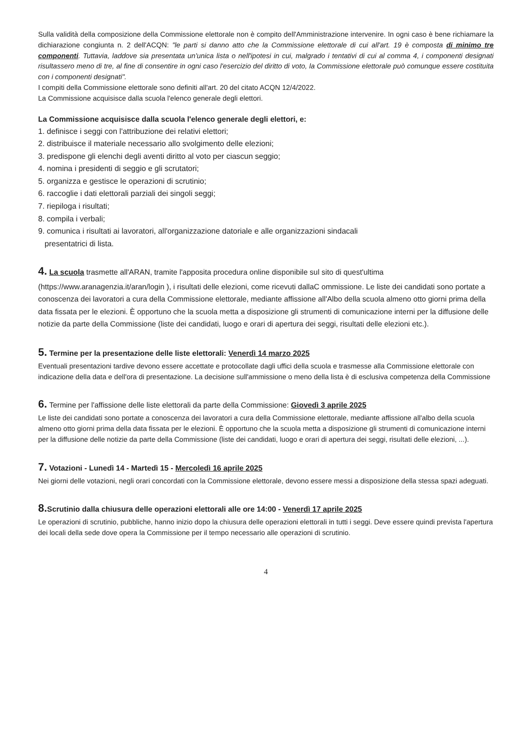Sulla validità della composizione della Commissione elettorale non è compito dell'Amministrazione intervenire. In ogni caso è bene richiamare la dichiarazione congiunta n. 2 dell'ACQN: "le parti si danno atto che la Commissione elettorale di cui all'art. 19 è composta di minimo tre componenti. Tuttavia, laddove sia presentata un'unica lista o nell'ipotesi in cui, malgrado i tentativi di cui al comma 4, i componenti designati risultassero meno di tre, al fine di consentire in ogni caso l'esercizio del diritto di voto, la Commissione elettorale può comunque essere costituita con i componenti designati".
I compiti della Commissione elettorale sono definiti all'art. 20 del citato ACQN 12/4/2022.
La Commissione acquisisce dalla scuola l'elenco generale degli elettori.
La Commissione acquisisce dalla scuola l'elenco generale degli elettori, e:
1. definisce i seggi con l'attribuzione dei relativi elettori;
2. distribuisce il materiale necessario allo svolgimento delle elezioni;
3. predispone gli elenchi degli aventi diritto al voto per ciascun seggio;
4. nomina i presidenti di seggio e gli scrutatori;
5. organizza e gestisce le operazioni di scrutinio;
6. raccoglie i dati elettorali parziali dei singoli seggi;
7. riepiloga i risultati;
8. compila i verbali;
9. comunica i risultati ai lavoratori, all'organizzazione datoriale e alle organizzazioni sindacali
presentatrici di lista.
4. La scuola trasmette all'ARAN, tramite l'apposita procedura online disponibile sul sito di quest'ultima (https://www.aranagenzia.it/aran/login ), i risultati delle elezioni, come ricevuti dallaC ommissione. Le liste dei candidati sono portate a conoscenza dei lavoratori a cura della Commissione elettorale, mediante affissione all'Albo della scuola almeno otto giorni prima della data fissata per le elezioni. È opportuno che la scuola metta a disposizione gli strumenti di comunicazione interni per la diffusione delle notizie da parte della Commissione (liste dei candidati, luogo e orari di apertura dei seggi, risultati delle elezioni etc.).
5. Termine per la presentazione delle liste elettorali: Venerdì 14 marzo 2025
Eventuali presentazioni tardive devono essere accettate e protocollate dagli uffici della scuola e trasmesse alla Commissione elettorale con indicazione della data e dell'ora di presentazione. La decisione sull'ammissione o meno della lista è di esclusiva competenza della Commissione
6. Termine per l'affissione delle liste elettorali da parte della Commissione: Giovedì 3 aprile 2025
Le liste dei candidati sono portate a conoscenza dei lavoratori a cura della Commissione elettorale, mediante affissione all'albo della scuola almeno otto giorni prima della data fissata per le elezioni. È opportuno che la scuola metta a disposizione gli strumenti di comunicazione interni per la diffusione delle notizie da parte della Commissione (liste dei candidati, luogo e orari di apertura dei seggi, risultati delle elezioni, ...).
7. Votazioni - Lunedì 14 - Martedì 15 - Mercoledì 16 aprile 2025
Nei giorni delle votazioni, negli orari concordati con la Commissione elettorale, devono essere messi a disposizione della stessa spazi adeguati.
8. Scrutinio dalla chiusura delle operazioni elettorali alle ore 14:00 - Venerdì 17 aprile 2025
Le operazioni di scrutinio, pubbliche, hanno inizio dopo la chiusura delle operazioni elettorali in tutti i seggi. Deve essere quindi prevista l'apertura dei locali della sede dove opera la Commissione per il tempo necessario alle operazioni di scrutinio.
4